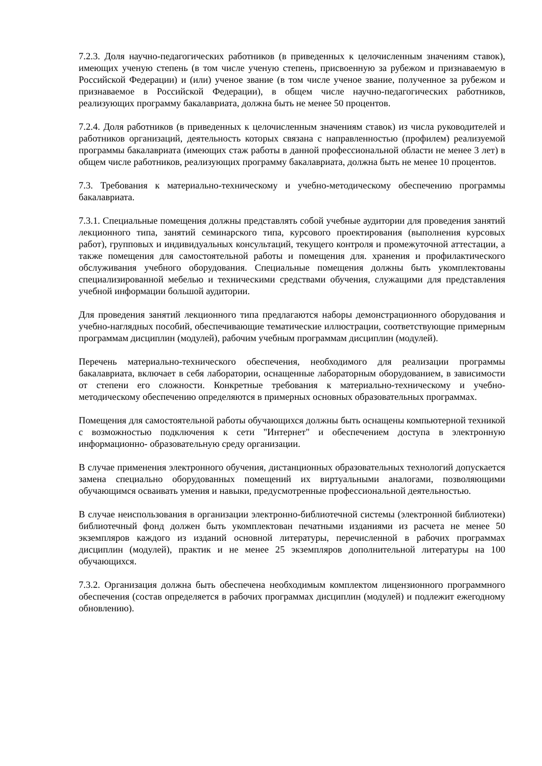7.2.3. Доля научно-педагогических работников (в приведенных к целочисленным значениям ставок), имеющих ученую степень (в том числе ученую степень, присвоенную за рубежом и признаваемую в Российской Федерации) и (или) ученое звание (в том числе ученое звание, полученное за рубежом и признаваемое в Российской Федерации), в общем числе научно-педагогических работников, реализующих программу бакалавриата, должна быть не менее 50 процентов.
7.2.4. Доля работников (в приведенных к целочисленным значениям ставок) из числа руководителей и работников организаций, деятельность которых связана с направленностью (профилем) реализуемой программы бакалавриата (имеющих стаж работы в данной профессиональной области не менее 3 лет) в общем числе работников, реализующих программу бакалавриата, должна быть не менее 10 процентов.
7.3. Требования к материально-техническому и учебно-методическому обеспечению программы бакалавриата.
7.3.1. Специальные помещения должны представлять собой учебные аудитории для проведения занятий лекционного типа, занятий семинарского типа, курсового проектирования (выполнения курсовых работ), групповых и индивидуальных консультаций, текущего контроля и промежуточной аттестации, а также помещения для самостоятельной работы и помещения для. хранения и профилактического обслуживания учебного оборудования. Специальные помещения должны быть укомплектованы специализированной мебелью и техническими средствами обучения, служащими для представления учебной информации большой аудитории.
Для проведения занятий лекционного типа предлагаются наборы демонстрационного оборудования и учебно-наглядных пособий, обеспечивающие тематические иллюстрации, соответствующие примерным программам дисциплин (модулей), рабочим учебным программам дисциплин (модулей).
Перечень материально-технического обеспечения, необходимого для реализации программы бакалавриата, включает в себя лаборатории, оснащенные лабораторным оборудованием, в зависимости от степени его сложности. Конкретные требования к материально-техническому и учебно-методическому обеспечению определяются в примерных основных образовательных программах.
Помещения для самостоятельной работы обучающихся должны быть оснащены компьютерной техникой с возможностью подключения к сети "Интернет" и обеспечением доступа в электронную информационно- образовательную среду организации.
В случае применения электронного обучения, дистанционных образовательных технологий допускается замена специально оборудованных помещений их виртуальными аналогами, позволяющими обучающимся осваивать умения и навыки, предусмотренные профессиональной деятельностью.
В случае неиспользования в организации электронно-библиотечной системы (электронной библиотеки) библиотечный фонд должен быть укомплектован печатными изданиями из расчета не менее 50 экземпляров каждого из изданий основной литературы, перечисленной в рабочих программах дисциплин (модулей), практик и не менее 25 экземпляров дополнительной литературы на 100 обучающихся.
7.3.2. Организация должна быть обеспечена необходимым комплектом лицензионного программного обеспечения (состав определяется в рабочих программах дисциплин (модулей) и подлежит ежегодному обновлению).